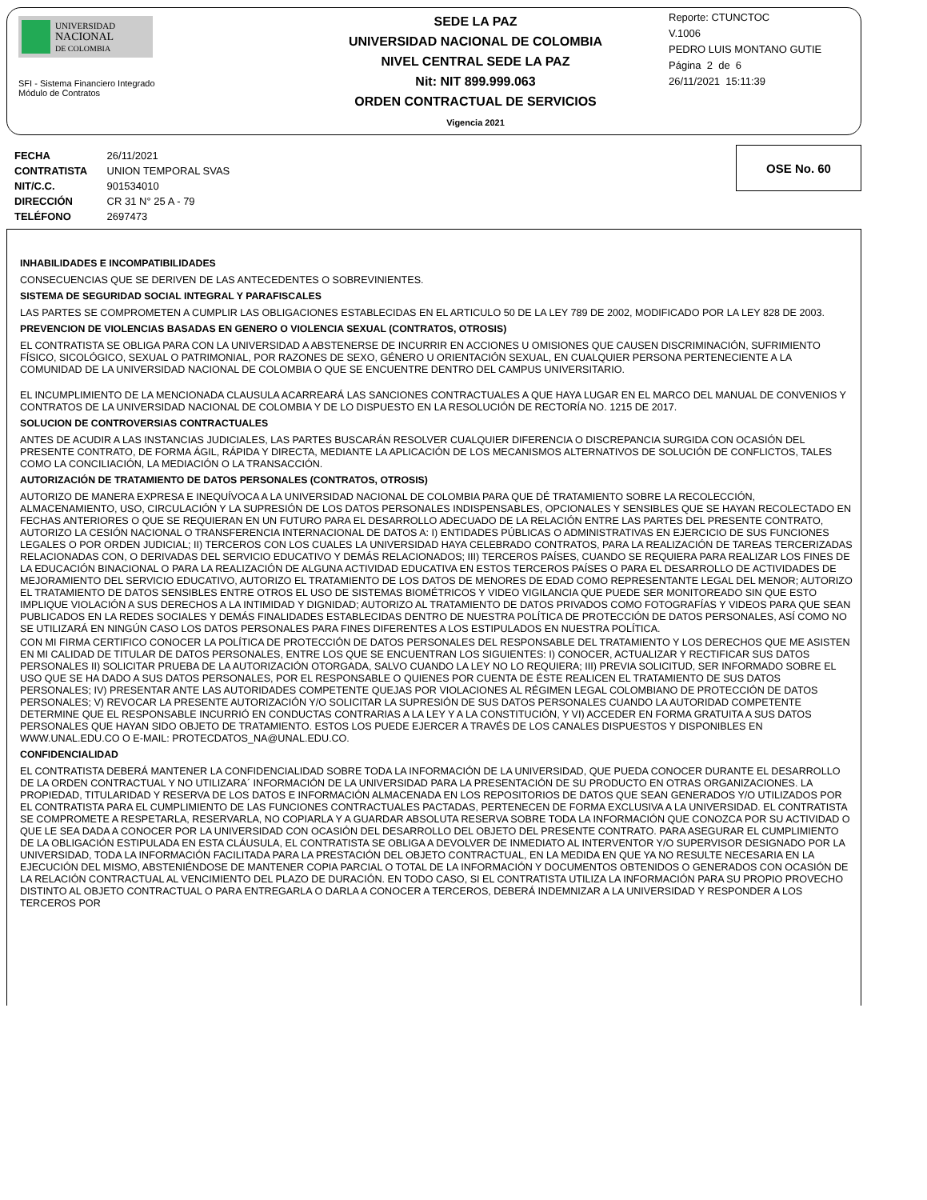UNIVERSIDAD
NACIONAL
DE COLOMBIA
SFI - Sistema Financiero Integrado
Módulo de Contratos
SEDE LA PAZ
UNIVERSIDAD NACIONAL DE COLOMBIA
NIVEL CENTRAL SEDE LA PAZ
Nit: NIT 899.999.063
ORDEN CONTRACTUAL DE SERVICIOS
Vigencia 2021
Reporte: CTUNCTOC
V.1006
PEDRO LUIS MONTANO GUTIE
Página 2 de 6
26/11/2021 15:11:39
FECHA 26/11/2021
CONTRATISTA UNION TEMPORAL SVAS
NIT/C.C. 901534010
DIRECCIÓN CR 31 N° 25 A - 79
TELÉFONO 2697473
OSE No. 60
INHABILIDADES E INCOMPATIBILIDADES
CONSECUENCIAS QUE SE DERIVEN DE LAS ANTECEDENTES O SOBREVINIENTES.
SISTEMA DE SEGURIDAD SOCIAL INTEGRAL Y PARAFISCALES
LAS PARTES SE COMPROMETEN A CUMPLIR LAS OBLIGACIONES ESTABLECIDAS EN EL ARTICULO 50 DE LA LEY 789 DE 2002, MODIFICADO POR LA LEY 828 DE 2003.
PREVENCION DE VIOLENCIAS BASADAS EN GENERO O VIOLENCIA SEXUAL (CONTRATOS, OTROSIS)
EL CONTRATISTA SE OBLIGA PARA CON LA UNIVERSIDAD A ABSTENERSE DE INCURRIR EN ACCIONES U OMISIONES QUE CAUSEN DISCRIMINACIÓN, SUFRIMIENTO FÍSICO, SICOLÓGICO, SEXUAL O PATRIMONIAL, POR RAZONES DE SEXO, GÉNERO U ORIENTACIÓN SEXUAL, EN CUALQUIER PERSONA PERTENECIENTE A LA COMUNIDAD DE LA UNIVERSIDAD NACIONAL DE COLOMBIA O QUE SE ENCUENTRE DENTRO DEL CAMPUS UNIVERSITARIO.
EL INCUMPLIMIENTO DE LA MENCIONADA CLAUSULA ACARREARÁ LAS SANCIONES CONTRACTUALES A QUE HAYA LUGAR EN EL MARCO DEL MANUAL DE CONVENIOS Y CONTRATOS DE LA UNIVERSIDAD NACIONAL DE COLOMBIA Y DE LO DISPUESTO EN LA RESOLUCIÓN DE RECTORÍA NO. 1215 DE 2017.
SOLUCION DE CONTROVERSIAS CONTRACTUALES
ANTES DE ACUDIR A LAS INSTANCIAS JUDICIALES, LAS PARTES BUSCARÁN RESOLVER CUALQUIER DIFERENCIA O DISCREPANCIA SURGIDA CON OCASIÓN DEL PRESENTE CONTRATO, DE FORMA ÁGIL, RÁPIDA Y DIRECTA, MEDIANTE LA APLICACIÓN DE LOS MECANISMOS ALTERNATIVOS DE SOLUCIÓN DE CONFLICTOS, TALES COMO LA CONCILIACIÓN, LA MEDIACIÓN O LA TRANSACCIÓN.
AUTORIZACIÓN DE TRATAMIENTO DE DATOS PERSONALES (CONTRATOS, OTROSIS)
AUTORIZO DE MANERA EXPRESA E INEQUÍVOCA A LA UNIVERSIDAD NACIONAL DE COLOMBIA PARA QUE DÉ TRATAMIENTO SOBRE LA RECOLECCIÓN, ALMACENAMIENTO, USO, CIRCULACIÓN Y LA SUPRESIÓN DE LOS DATOS PERSONALES INDISPENSABLES, OPCIONALES Y SENSIBLES QUE SE HAYAN RECOLECTADO EN FECHAS ANTERIORES O QUE SE REQUIERAN EN UN FUTURO PARA EL DESARROLLO ADECUADO DE LA RELACIÓN ENTRE LAS PARTES DEL PRESENTE CONTRATO, AUTORIZO LA CESIÓN NACIONAL O TRANSFERENCIA INTERNACIONAL DE DATOS A: I) ENTIDADES PÚBLICAS O ADMINISTRATIVAS EN EJERCICIO DE SUS FUNCIONES LEGALES O POR ORDEN JUDICIAL; II) TERCEROS CON LOS CUALES LA UNIVERSIDAD HAYA CELEBRADO CONTRATOS, PARA LA REALIZACIÓN DE TAREAS TERCERIZADAS RELACIONADAS CON, O DERIVADAS DEL SERVICIO EDUCATIVO Y DEMÁS RELACIONADOS; III) TERCEROS PAÍSES, CUANDO SE REQUIERA PARA REALIZAR LOS FINES DE LA EDUCACIÓN BINACIONAL O PARA LA REALIZACIÓN DE ALGUNA ACTIVIDAD EDUCATIVA EN ESTOS TERCEROS PAÍSES O PARA EL DESARROLLO DE ACTIVIDADES DE MEJORAMIENTO DEL SERVICIO EDUCATIVO, AUTORIZO EL TRATAMIENTO DE LOS DATOS DE MENORES DE EDAD COMO REPRESENTANTE LEGAL DEL MENOR; AUTORIZO EL TRATAMIENTO DE DATOS SENSIBLES ENTRE OTROS EL USO DE SISTEMAS BIOMÉTRICOS Y VIDEO VIGILANCIA QUE PUEDE SER MONITOREADO SIN QUE ESTO IMPLIQUE VIOLACIÓN A SUS DERECHOS A LA INTIMIDAD Y DIGNIDAD; AUTORIZO AL TRATAMIENTO DE DATOS PRIVADOS COMO FOTOGRAFÍAS Y VIDEOS PARA QUE SEAN PUBLICADOS EN LA REDES SOCIALES Y DEMÁS FINALIDADES ESTABLECIDAS DENTRO DE NUESTRA POLÍTICA DE PROTECCIÓN DE DATOS PERSONALES, ASÍ COMO NO SE UTILIZARÁ EN NINGÚN CASO LOS DATOS PERSONALES PARA FINES DIFERENTES A LOS ESTIPULADOS EN NUESTRA POLÍTICA.
CON MI FIRMA CERTIFICO CONOCER LA POLÍTICA DE PROTECCIÓN DE DATOS PERSONALES DEL RESPONSABLE DEL TRATAMIENTO Y LOS DERECHOS QUE ME ASISTEN EN MI CALIDAD DE TITULAR DE DATOS PERSONALES, ENTRE LOS QUE SE ENCUENTRAN LOS SIGUIENTES: I) CONOCER, ACTUALIZAR Y RECTIFICAR SUS DATOS PERSONALES II) SOLICITAR PRUEBA DE LA AUTORIZACIÓN OTORGADA, SALVO CUANDO LA LEY NO LO REQUIERA; III) PREVIA SOLICITUD, SER INFORMADO SOBRE EL USO QUE SE HA DADO A SUS DATOS PERSONALES, POR EL RESPONSABLE O QUIENES POR CUENTA DE ÉSTE REALICEN EL TRATAMIENTO DE SUS DATOS PERSONALES; IV) PRESENTAR ANTE LAS AUTORIDADES COMPETENTE QUEJAS POR VIOLACIONES AL RÉGIMEN LEGAL COLOMBIANO DE PROTECCIÓN DE DATOS PERSONALES; V) REVOCAR LA PRESENTE AUTORIZACIÓN Y/O SOLICITAR LA SUPRESIÓN DE SUS DATOS PERSONALES CUANDO LA AUTORIDAD COMPETENTE DETERMINE QUE EL RESPONSABLE INCURRIÓ EN CONDUCTAS CONTRARIAS A LA LEY Y A LA CONSTITUCIÓN, Y VI) ACCEDER EN FORMA GRATUITA A SUS DATOS PERSONALES QUE HAYAN SIDO OBJETO DE TRATAMIENTO. ESTOS LOS PUEDE EJERCER A TRAVÉS DE LOS CANALES DISPUESTOS Y DISPONIBLES EN WWW.UNAL.EDU.CO O E-MAIL: PROTECDATOS_NA@UNAL.EDU.CO.
CONFIDENCIALIDAD
EL CONTRATISTA DEBERÁ MANTENER LA CONFIDENCIALIDAD SOBRE TODA LA INFORMACIÓN DE LA UNIVERSIDAD, QUE PUEDA CONOCER DURANTE EL DESARROLLO DE LA ORDEN CONTRACTUAL Y NO UTILIZARA´ INFORMACIÓN DE LA UNIVERSIDAD PARA LA PRESENTACIÓN DE SU PRODUCTO EN OTRAS ORGANIZACIONES. LA PROPIEDAD, TITULARIDAD Y RESERVA DE LOS DATOS E INFORMACIÓN ALMACENADA EN LOS REPOSITORIOS DE DATOS QUE SEAN GENERADOS Y/O UTILIZADOS POR EL CONTRATISTA PARA EL CUMPLIMIENTO DE LAS FUNCIONES CONTRACTUALES PACTADAS, PERTENECEN DE FORMA EXCLUSIVA A LA UNIVERSIDAD. EL CONTRATISTA SE COMPROMETE A RESPETARLA, RESERVARLA, NO COPIARLA Y A GUARDAR ABSOLUTA RESERVA SOBRE TODA LA INFORMACIÓN QUE CONOZCA POR SU ACTIVIDAD O QUE LE SEA DADA A CONOCER POR LA UNIVERSIDAD CON OCASIÓN DEL DESARROLLO DEL OBJETO DEL PRESENTE CONTRATO. PARA ASEGURAR EL CUMPLIMIENTO DE LA OBLIGACIÓN ESTIPULADA EN ESTA CLÁUSULA, EL CONTRATISTA SE OBLIGA A DEVOLVER DE INMEDIATO AL INTERVENTOR Y/O SUPERVISOR DESIGNADO POR LA UNIVERSIDAD, TODA LA INFORMACIÓN FACILITADA PARA LA PRESTACIÓN DEL OBJETO CONTRACTUAL, EN LA MEDIDA EN QUE YA NO RESULTE NECESARIA EN LA EJECUCIÓN DEL MISMO, ABSTENIÉNDOSE DE MANTENER COPIA PARCIAL O TOTAL DE LA INFORMACIÓN Y DOCUMENTOS OBTENIDOS O GENERADOS CON OCASIÓN DE LA RELACIÓN CONTRACTUAL AL VENCIMIENTO DEL PLAZO DE DURACIÓN. EN TODO CASO, SI EL CONTRATISTA UTILIZA LA INFORMACIÓN PARA SU PROPIO PROVECHO DISTINTO AL OBJETO CONTRACTUAL O PARA ENTREGARLA O DARLA A CONOCER A TERCEROS, DEBERÁ INDEMNIZAR A LA UNIVERSIDAD Y RESPONDER A LOS TERCEROS POR